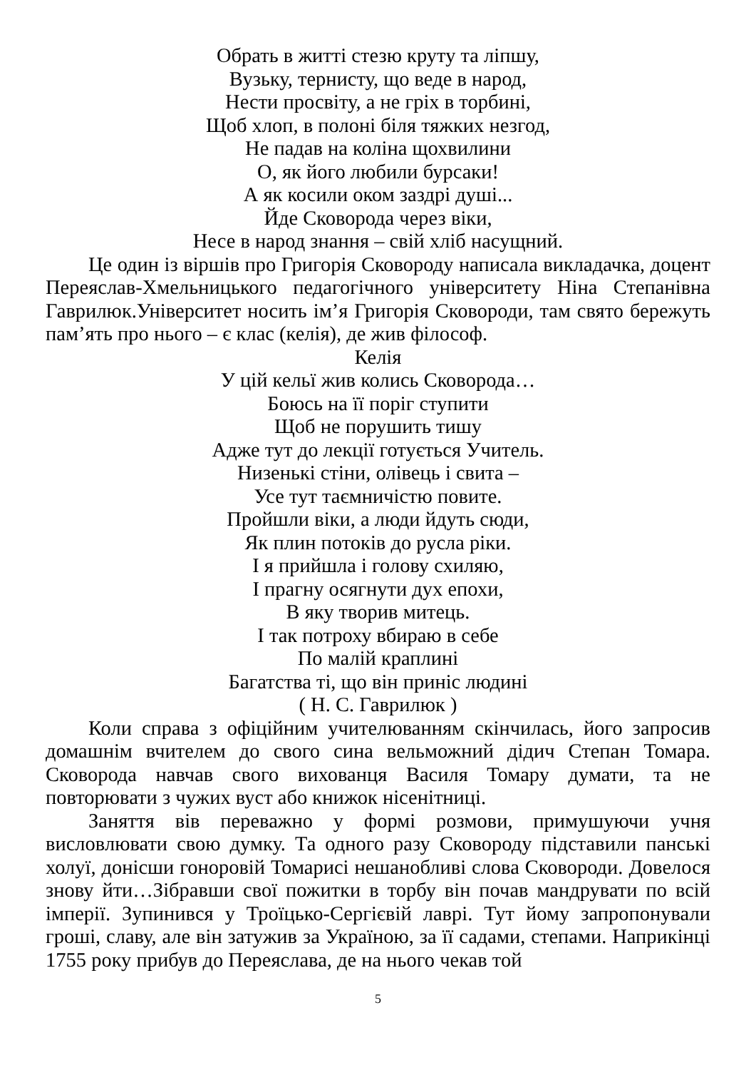Обрать в житті стезю круту та ліпшу,
Вузьку, тернисту, що веде в народ,
Нести просвіту, а не гріх в торбині,
Щоб хлоп, в полоні біля тяжких незгод,
Не падав на коліна щохвилини
О, як його любили бурсаки!
А як косили оком заздрі душі...
Йде Сковорода через віки,
Несе в народ знання – свій хліб насущний.
Це один із віршів про Григорія Сковороду написала викладачка, доцент Переяслав-Хмельницького педагогічного університету Ніна Степанівна Гаврилюк.Університет носить ім’я Григорія Сковороди, там свято бережуть пам’ять про нього – є клас (келія), де жив філософ.
Келія
У цій кельї жив колись Сковорода…
Боюсь на її поріг ступити
Щоб не порушить тишу
Адже тут до лекції готується Учитель.
Низенькі стіни, олівець і свита –
Усе тут таємничістю повите.
Пройшли віки, а люди йдуть сюди,
Як плин потоків до русла ріки.
І я прийшла і голову схиляю,
І прагну осягнути дух епохи,
В яку творив митець.
І так потроху вбираю в себе
По малій краплині
Багатства ті, що він приніс людині
( Н. С. Гаврилюк )
Коли справа з офіційним учителюванням скінчилась, його запросив домашнім вчителем до свого сина вельможний дідич Степан Томара. Сковорода навчав свого вихованця Василя Томару думати, та не повторювати з чужих вуст або книжок нісенітниці.
Заняття вів переважно у формі розмови, примушуючи учня висловлювати свою думку. Та одного разу Сковороду підставили панські холуї, донісши гоноровій Томарисі нешанобливі слова Сковороди. Довелося знову йти…Зібравши свої пожитки в торбу він почав мандрувати по всій імперії. Зупинився у Троїцько-Сергієвій лаврі. Тут йому запропонували гроші, славу, але він затужив за Україною, за її садами, степами. Наприкінці 1755 року прибув до Переяслава, де на нього чекав той
5